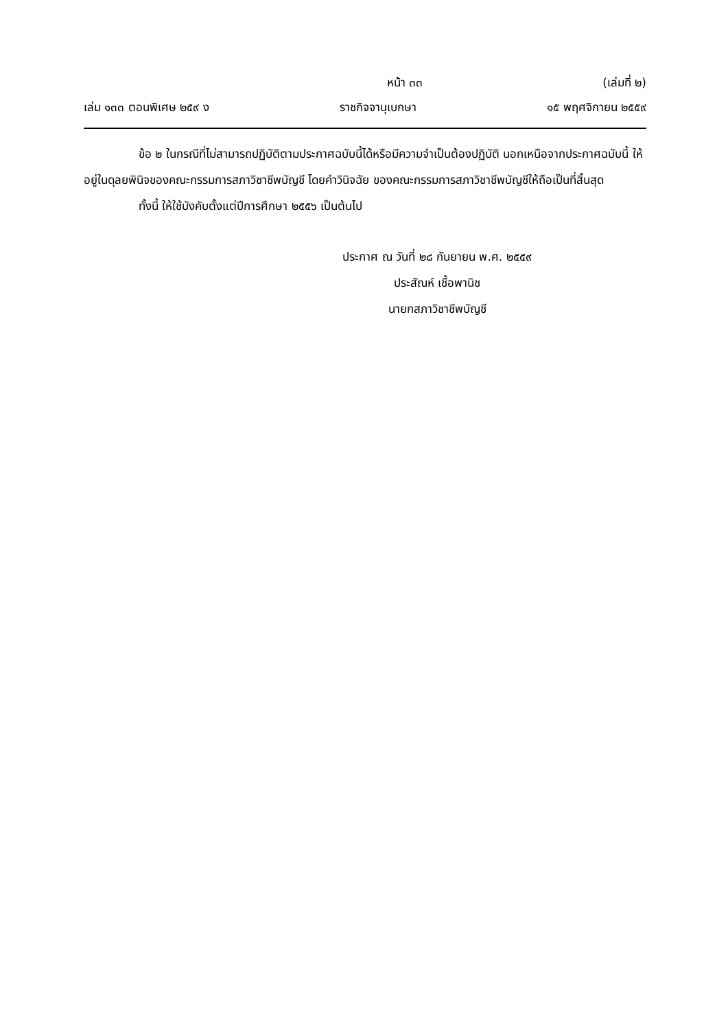หน้า ๓๓ (เล่มที่ ๒)
เล่ม ๑๓๓ ตอนพิเศษ ๒๕๙ ง ราชกิจจานุเบกษา ๑๕ พฤศจิกายน ๒๕๕๙
ข้อ ๒ ในกรณีที่ไม่สามารถปฏิบัติตามประกาศฉบับนี้ได้หรือมีความจำเป็นต้องปฏิบัติ นอกเหนือจากประกาศฉบับนี้ ให้อยู่ในดุลยพินิจของคณะกรรมการสภาวิชาชีพบัญชี โดยคำวินิจฉัย ของคณะกรรมการสภาวิชาชีพบัญชีให้ถือเป็นที่สิ้นสุด
ทั้งนี้ ให้ใช้บังคับตั้งแต่ปีการศึกษา ๒๕๕๖ เป็นต้นไป
ประกาศ ณ วันที่ ๒๘ กันยายน พ.ศ. ๒๕๕๙
ประสัณห์ เชื้อพานิช
นายกสภาวิชาชีพบัญชี